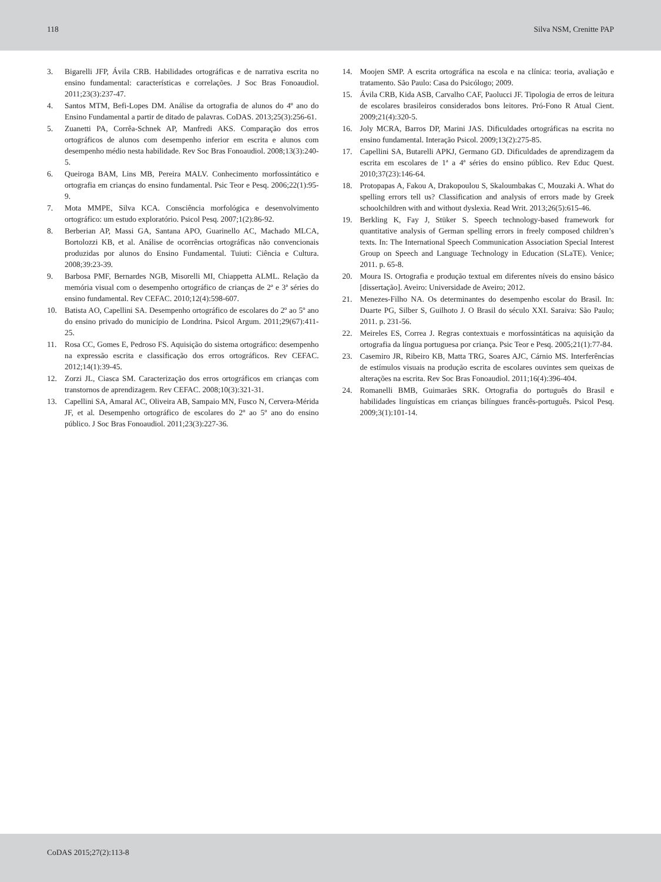118 Silva NSM, Crenitte PAP
3. Bigarelli JFP, Ávila CRB. Habilidades ortográficas e de narrativa escrita no ensino fundamental: características e correlações. J Soc Bras Fonoaudiol. 2011;23(3):237-47.
4. Santos MTM, Befi-Lopes DM. Análise da ortografia de alunos do 4º ano do Ensino Fundamental a partir de ditado de palavras. CoDAS. 2013;25(3):256-61.
5. Zuanetti PA, Corrêa-Schnek AP, Manfredi AKS. Comparação dos erros ortográficos de alunos com desempenho inferior em escrita e alunos com desempenho médio nesta habilidade. Rev Soc Bras Fonoaudiol. 2008;13(3):240-5.
6. Queiroga BAM, Lins MB, Pereira MALV. Conhecimento morfossintático e ortografia em crianças do ensino fundamental. Psic Teor e Pesq. 2006;22(1):95-9.
7. Mota MMPE, Silva KCA. Consciência morfológica e desenvolvimento ortográfico: um estudo exploratório. Psicol Pesq. 2007;1(2):86-92.
8. Berberian AP, Massi GA, Santana APO, Guarinello AC, Machado MLCA, Bortolozzi KB, et al. Análise de ocorrências ortográficas não convencionais produzidas por alunos do Ensino Fundamental. Tuiuti: Ciência e Cultura. 2008;39:23-39.
9. Barbosa PMF, Bernardes NGB, Misorelli MI, Chiappetta ALML. Relação da memória visual com o desempenho ortográfico de crianças de 2ª e 3ª séries do ensino fundamental. Rev CEFAC. 2010;12(4):598-607.
10. Batista AO, Capellini SA. Desempenho ortográfico de escolares do 2º ao 5º ano do ensino privado do município de Londrina. Psicol Argum. 2011;29(67):411-25.
11. Rosa CC, Gomes E, Pedroso FS. Aquisição do sistema ortográfico: desempenho na expressão escrita e classificação dos erros ortográficos. Rev CEFAC. 2012;14(1):39-45.
12. Zorzi JL, Ciasca SM. Caracterização dos erros ortográficos em crianças com transtornos de aprendizagem. Rev CEFAC. 2008;10(3):321-31.
13. Capellini SA, Amaral AC, Oliveira AB, Sampaio MN, Fusco N, Cervera-Mérida JF, et al. Desempenho ortográfico de escolares do 2º ao 5º ano do ensino público. J Soc Bras Fonoaudiol. 2011;23(3):227-36.
14. Moojen SMP. A escrita ortográfica na escola e na clínica: teoria, avaliação e tratamento. São Paulo: Casa do Psicólogo; 2009.
15. Ávila CRB, Kida ASB, Carvalho CAF, Paolucci JF. Tipologia de erros de leitura de escolares brasileiros considerados bons leitores. Pró-Fono R Atual Cient. 2009;21(4):320-5.
16. Joly MCRA, Barros DP, Marini JAS. Dificuldades ortográficas na escrita no ensino fundamental. Interação Psicol. 2009;13(2):275-85.
17. Capellini SA, Butarelli APKJ, Germano GD. Dificuldades de aprendizagem da escrita em escolares de 1ª a 4ª séries do ensino público. Rev Educ Quest. 2010;37(23):146-64.
18. Protopapas A, Fakou A, Drakopoulou S, Skaloumbakas C, Mouzaki A. What do spelling errors tell us? Classification and analysis of errors made by Greek schoolchildren with and without dyslexia. Read Writ. 2013;26(5):615-46.
19. Berkling K, Fay J, Stüker S. Speech technology-based framework for quantitative analysis of German spelling errors in freely composed children’s texts. In: The International Speech Communication Association Special Interest Group on Speech and Language Technology in Education (SLaTE). Venice; 2011. p. 65-8.
20. Moura IS. Ortografia e produção textual em diferentes níveis do ensino básico [dissertação]. Aveiro: Universidade de Aveiro; 2012.
21. Menezes-Filho NA. Os determinantes do desempenho escolar do Brasil. In: Duarte PG, Silber S, Guilhoto J. O Brasil do século XXI. Saraiva: São Paulo; 2011. p. 231-56.
22. Meireles ES, Correa J. Regras contextuais e morfossintáticas na aquisição da ortografia da língua portuguesa por criança. Psic Teor e Pesq. 2005;21(1):77-84.
23. Casemiro JR, Ribeiro KB, Matta TRG, Soares AJC, Cárnio MS. Interferências de estímulos visuais na produção escrita de escolares ouvintes sem queixas de alterações na escrita. Rev Soc Bras Fonoaudiol. 2011;16(4):396-404.
24. Romanelli BMB, Guimarães SRK. Ortografia do português do Brasil e habilidades linguísticas em crianças bilíngues francês-português. Psicol Pesq. 2009;3(1):101-14.
CoDAS 2015;27(2):113-8